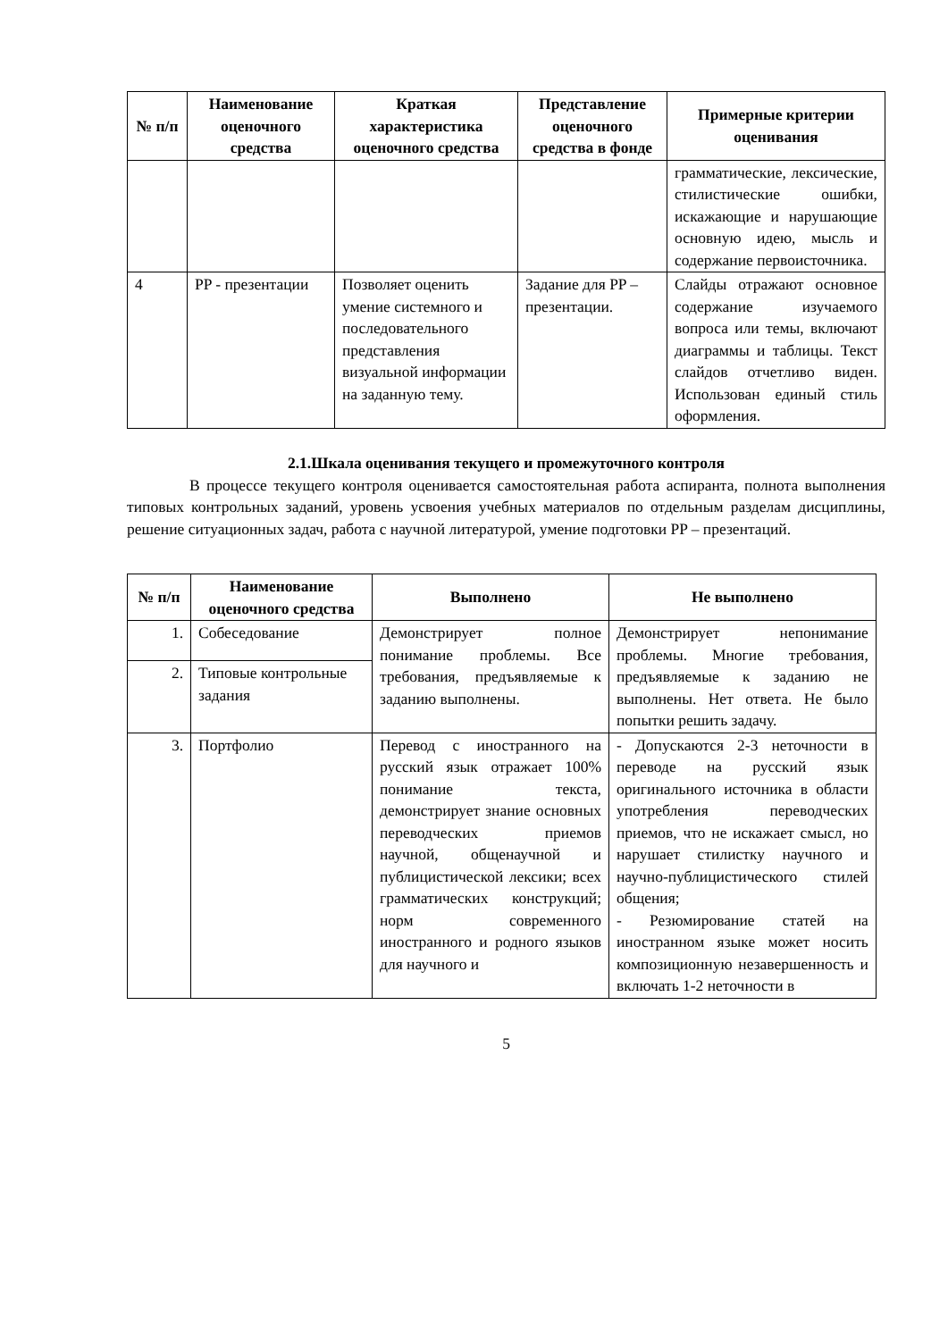| № п/п | Наименование оценочного средства | Краткая характеристика оценочного средства | Представление оценочного средства в фонде | Примерные критерии оценивания |
| --- | --- | --- | --- | --- |
| | | | | грамматические, лексические, стилистические ошибки, искажающие и нарушающие основную идею, мысль и содержание первоисточника. |
| 4 | PP - презентации | Позволяет оценить умение системного и последовательного представления визуальной информации на заданную тему. | Задание для PP – презентации. | Слайды отражают основное содержание изучаемого вопроса или темы, включают диаграммы и таблицы. Текст слайдов отчетливо виден. Использован единый стиль оформления. |
2.1.Шкала оценивания текущего и промежуточного контроля
В процессе текущего контроля оценивается самостоятельная работа аспиранта, полнота выполнения типовых контрольных заданий, уровень усвоения учебных материалов по отдельным разделам дисциплины, решение ситуационных задач, работа с научной литературой, умение подготовки PP – презентаций.
| № п/п | Наименование оценочного средства | Выполнено | Не выполнено |
| --- | --- | --- | --- |
| 1. | Собеседование | Демонстрирует полное понимание проблемы. Все требования, предъявляемые к заданию выполнены. | Демонстрирует непонимание проблемы. Многие требования, предъявляемые к заданию не выполнены. Нет ответа. Не было попытки решить задачу. |
| 2. | Типовые контрольные задания | | |
| 3. | Портфолио | Перевод с иностранного на русский язык отражает 100% понимание текста, демонстрирует знание основных переводческих приемов научной, общенаучной и публицистической лексики; всех грамматических конструкций; норм современного иностранного и родного языков для научного и | - Допускаются 2-3 неточности в переводе на русский язык оригинального источника в области употребления переводческих приемов, что не искажает смысл, но нарушает стилистку научного и научно-публицистического стилей общения; - Резюмирование статей на иностранном языке может носить композиционную незавершенность и включать 1-2 неточности в |
5